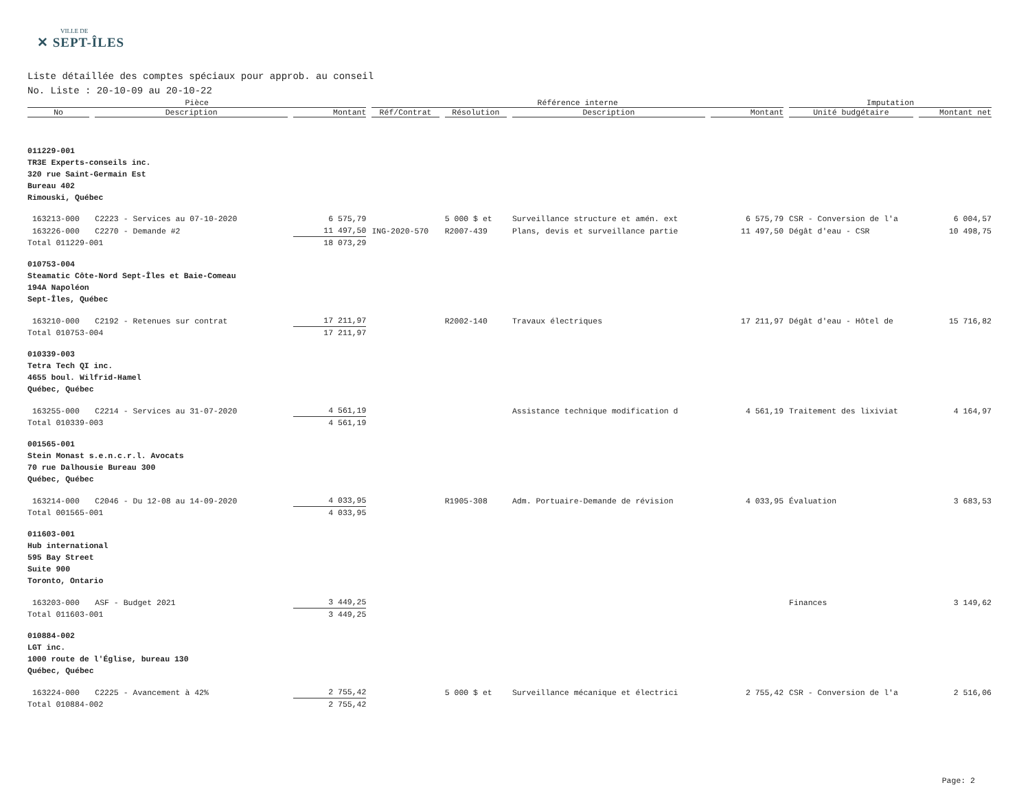VILLE DE
✕ SEPT-ÎLES
Liste détaillée des comptes spéciaux pour approb. au conseil
No. Liste : 20-10-09 au 20-10-22
| Pièce | | | Référence interne | | | | Imputation | |
| --- | --- | --- | --- | --- | --- | --- | --- | --- |
| No | Description | Montant | Réf/Contrat | Résolution | Description | Montant | Unité budgétaire | Montant net |
| 011229-001 TR3E Experts-conseils inc. 320 rue Saint-Germain Est Bureau 402 Rimouski, Québec | | | | | | | | |
| 163213-000 | C2223 - Services au 07-10-2020 | 6 575,79 | | 5 000 $ et | Surveillance structure et amén. ext | 6 575,79 | CSR - Conversion de l'a | 6 004,57 |
| 163226-000 | C2270 - Demande #2 | 11 497,50 | ING-2020-570 | R2007-439 | Plans, devis et surveillance partie | 11 497,50 | Dégât d'eau - CSR | 10 498,75 |
| Total 011229-001 | | 18 073,29 | | | | | | |
| 010753-004 Steamatic Côte-Nord Sept-Îles et Baie-Comeau 194A Napoléon Sept-Îles, Québec | | | | | | | | |
| 163210-000 | C2192 - Retenues sur contrat | 17 211,97 | | R2002-140 | Travaux électriques | 17 211,97 | Dégât d'eau - Hôtel de | 15 716,82 |
| Total 010753-004 | | 17 211,97 | | | | | | |
| 010339-003 Tetra Tech QI inc. 4655 boul. Wilfrid-Hamel Québec, Québec | | | | | | | | |
| 163255-000 | C2214 - Services au 31-07-2020 | 4 561,19 | | | Assistance technique modification d | 4 561,19 | Traitement des lixiviat | 4 164,97 |
| Total 010339-003 | | 4 561,19 | | | | | | |
| 001565-001 Stein Monast s.e.n.c.r.l. Avocats 70 rue Dalhousie Bureau 300 Québec, Québec | | | | | | | | |
| 163214-000 | C2046 - Du 12-08 au 14-09-2020 | 4 033,95 | | R1905-308 | Adm. Portuaire-Demande de révision | 4 033,95 | Évaluation | 3 683,53 |
| Total 001565-001 | | 4 033,95 | | | | | | |
| 011603-001 Hub international 595 Bay Street Suite 900 Toronto, Ontario | | | | | | | | |
| 163203-000 | ASF - Budget 2021 | 3 449,25 | | | | | Finances | 3 149,62 |
| Total 011603-001 | | 3 449,25 | | | | | | |
| 010884-002 LGT inc. 1000 route de l'Église, bureau 130 Québec, Québec | | | | | | | | |
| 163224-000 | C2225 - Avancement à 42% | 2 755,42 | | 5 000 $ et | Surveillance mécanique et électrici | 2 755,42 | CSR - Conversion de l'a | 2 516,06 |
| Total 010884-002 | | 2 755,42 | | | | | | |
Page: 2